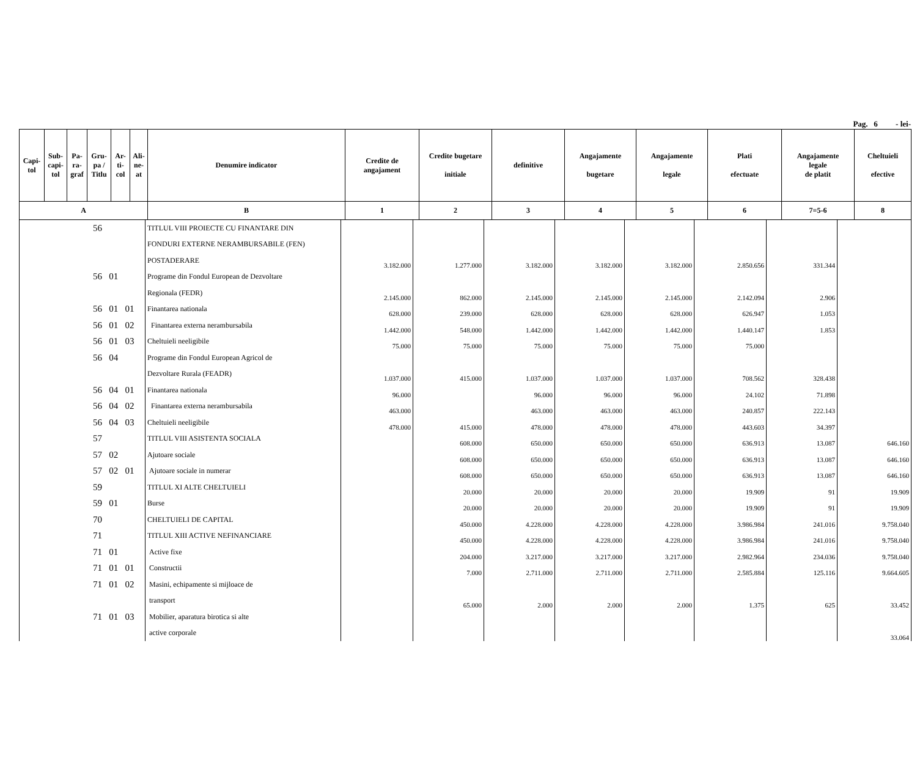Pag. 6 - lei-
| Capi- tol | Sub- capi- tol | Pa- ra- graf | Gru- pa / Titlu | Ar- ti- col | Ali- ne- at | Denumire indicator | Credite de angajament | Credite bugetare initiale | definitive | Angajamente bugetare | Angajamente legale | Plati efectuate | Angajamente legale de platit | Cheltuieli efective |
| --- | --- | --- | --- | --- | --- | --- | --- | --- | --- | --- | --- | --- | --- | --- |
| A | | | | | | B | 1 | 2 | 3 | 4 | 5 | 6 | 7=5-6 | 8 |
| 56 | TITLUL VIII PROIECTE CU FINANTARE DIN | | | | | | | | |
| | FONDURI EXTERNE NERAMBURSABILE (FEN) | | | | | | | | |
| | POSTADERARE | 3.182.000 | 1.277.000 | 3.182.000 | 3.182.000 | 3.182.000 | 2.850.656 | 331.344 | |
| 56 01 | Programe din Fondul European de Dezvoltare | | | | | | | | |
| | Regionala (FEDR) | 2.145.000 | 862.000 | 2.145.000 | 2.145.000 | 2.145.000 | 2.142.094 | 2.906 | |
| 56 01 01 | Finantarea nationala | 628.000 | 239.000 | 628.000 | 628.000 | 628.000 | 626.947 | 1.053 | |
| 56 01 02 | Finantarea externa nerambursabila | 1.442.000 | 548.000 | 1.442.000 | 1.442.000 | 1.442.000 | 1.440.147 | 1.853 | |
| 56 01 03 | Cheltuieli neeligibile | 75.000 | 75.000 | 75.000 | 75.000 | 75.000 | 75.000 | | |
| 56 04 | Programe din Fondul European Agricol de | | | | | | | | |
| | Dezvoltare Rurala (FEADR) | 1.037.000 | 415.000 | 1.037.000 | 1.037.000 | 1.037.000 | 708.562 | 328.438 | |
| 56 04 01 | Finantarea nationala | 96.000 | | 96.000 | 96.000 | 96.000 | 24.102 | 71.898 | |
| 56 04 02 | Finantarea externa nerambursabila | 463.000 | | 463.000 | 463.000 | 463.000 | 240.857 | 222.143 | |
| 56 04 03 | Cheltuieli neeligibile | 478.000 | 415.000 | 478.000 | 478.000 | 478.000 | 443.603 | 34.397 | |
| 57 | TITLUL VIII ASISTENTA SOCIALA | | 608.000 | 650.000 | 650.000 | 650.000 | 636.913 | 13.087 | 646.160 |
| 57 02 | Ajutoare sociale | | 608.000 | 650.000 | 650.000 | 650.000 | 636.913 | 13.087 | 646.160 |
| 57 02 01 | Ajutoare sociale in numerar | | 608.000 | 650.000 | 650.000 | 650.000 | 636.913 | 13.087 | 646.160 |
| 59 | TITLUL XI ALTE CHELTUIELI | | 20.000 | 20.000 | 20.000 | 20.000 | 19.909 | 91 | 19.909 |
| 59 01 | Burse | | 20.000 | 20.000 | 20.000 | 20.000 | 19.909 | 91 | 19.909 |
| 70 | CHELTUIELI DE CAPITAL | | 450.000 | 4.228.000 | 4.228.000 | 4.228.000 | 3.986.984 | 241.016 | 9.758.040 |
| 71 | TITLUL XIII ACTIVE NEFINANCIARE | | 450.000 | 4.228.000 | 4.228.000 | 4.228.000 | 3.986.984 | 241.016 | 9.758.040 |
| 71 01 | Active fixe | | 204.000 | 3.217.000 | 3.217.000 | 3.217.000 | 2.982.964 | 234.036 | 9.758.040 |
| 71 01 01 | Constructii | | 7.000 | 2.711.000 | 2.711.000 | 2.711.000 | 2.585.884 | 125.116 | 9.664.605 |
| 71 01 02 | Masini, echipamente si mijloace de | | | | | | | | |
| | transport | | 65.000 | 2.000 | 2.000 | 2.000 | 1.375 | 625 | 33.452 |
| 71 01 03 | Mobilier, aparatura birotica si alte | | | | | | | | |
| | active corporale | | | | | | | | 33.064 |